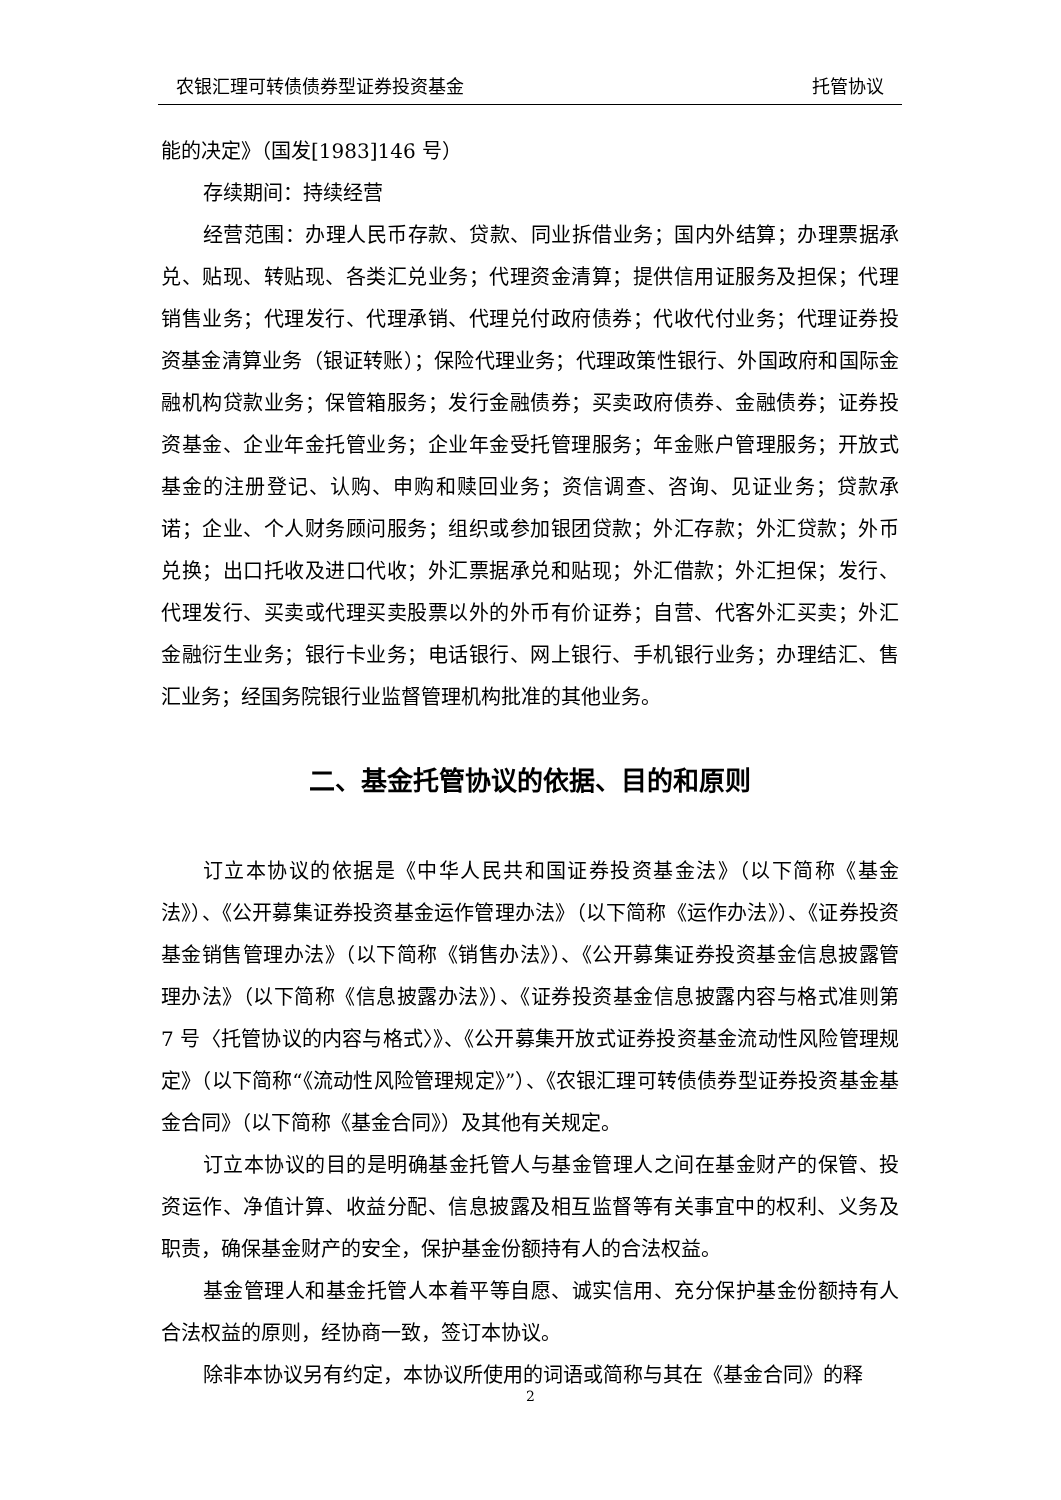农银汇理可转债债券型证券投资基金 托管协议
能的决定》（国发[1983]146 号）
存续期间：持续经营
经营范围：办理人民币存款、贷款、同业拆借业务；国内外结算；办理票据承兑、贴现、转贴现、各类汇兑业务；代理资金清算；提供信用证服务及担保；代理销售业务；代理发行、代理承销、代理兑付政府债券；代收代付业务；代理证券投资基金清算业务（银证转账）；保险代理业务；代理政策性银行、外国政府和国际金融机构贷款业务；保管箱服务；发行金融债券；买卖政府债券、金融债券；证券投资基金、企业年金托管业务；企业年金受托管理服务；年金账户管理服务；开放式基金的注册登记、认购、申购和赎回业务；资信调查、咨询、见证业务；贷款承诺；企业、个人财务顾问服务；组织或参加银团贷款；外汇存款；外汇贷款；外币兑换；出口托收及进口代收；外汇票据承兑和贴现；外汇借款；外汇担保；发行、代理发行、买卖或代理买卖股票以外的外币有价证券；自营、代客外汇买卖；外汇金融衍生业务；银行卡业务；电话银行、网上银行、手机银行业务；办理结汇、售汇业务；经国务院银行业监督管理机构批准的其他业务。
二、基金托管协议的依据、目的和原则
订立本协议的依据是《中华人民共和国证券投资基金法》（以下简称《基金法》）、《公开募集证券投资基金运作管理办法》（以下简称《运作办法》）、《证券投资基金销售管理办法》（以下简称《销售办法》）、《公开募集证券投资基金信息披露管理办法》（以下简称《信息披露办法》）、《证券投资基金信息披露内容与格式准则第 7 号〈托管协议的内容与格式〉》、《公开募集开放式证券投资基金流动性风险管理规定》（以下简称“《流动性风险管理规定》”）、《农银汇理可转债债券型证券投资基金基金合同》（以下简称《基金合同》）及其他有关规定。
订立本协议的目的是明确基金托管人与基金管理人之间在基金财产的保管、投资运作、净值计算、收益分配、信息披露及相互监督等有关事宜中的权利、义务及职责，确保基金财产的安全，保护基金份额持有人的合法权益。
基金管理人和基金托管人本着平等自愿、诚实信用、充分保护基金份额持有人合法权益的原则，经协商一致，签订本协议。
除非本协议另有约定，本协议所使用的词语或简称与其在《基金合同》的释
2